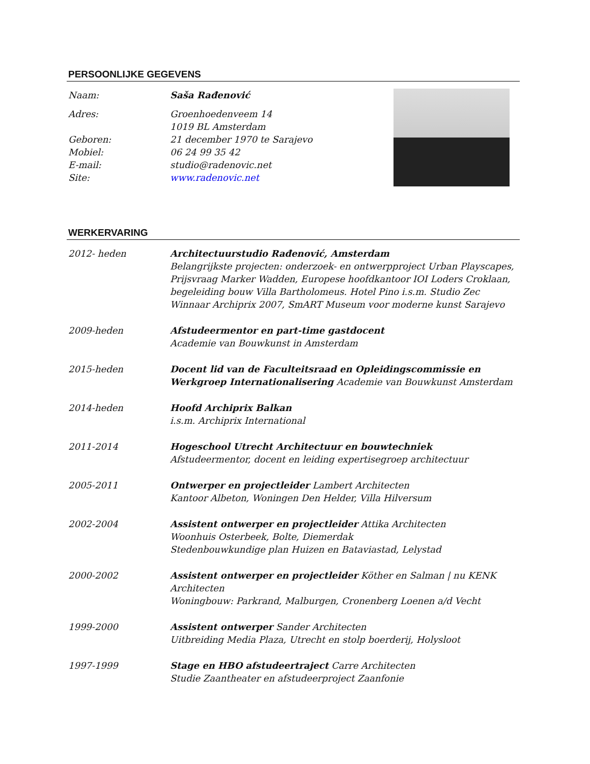PERSOONLIJKE GEGEVENS
Naam: Saša Rađenović
Adres: Groenhoedenveem 14
1019 BL Amsterdam
Geboren: 21 december 1970 te Sarajevo
Mobiel: 06 24 99 35 42
E-mail: studio@radenovic.net
Site: www.radenovic.net
WERKERVARING
2012- heden Architectuurstudio Rađenović, Amsterdam
Belangrijkste projecten: onderzoek- en ontwerpproject Urban Playscapes, Prijsvraag Marker Wadden, Europese hoofdkantoor IOI Loders Croklaan, begeleiding bouw Villa Bartholomeus. Hotel Pino i.s.m. Studio Zec
Winnaar Archiprix 2007, SmART Museum voor moderne kunst Sarajevo
2009-heden Afstudeermentor en part-time gastdocent
Academie van Bouwkunst in Amsterdam
2015-heden Docent lid van de Faculteitsraad en Opleidingscommissie en Werkgroep Internationalisering Academie van Bouwkunst Amsterdam
2014-heden Hoofd Archiprix Balkan
i.s.m. Archiprix International
2011-2014 Hogeschool Utrecht Architectuur en bouwtechniek
Afstudeermentor, docent en leiding expertisegroep architectuur
2005-2011 Ontwerper en projectleider Lambert Architecten
Kantoor Albeton, Woningen Den Helder, Villa Hilversum
2002-2004 Assistent ontwerper en projectleider Attika Architecten
Woonhuis Osterbeek, Bolte, Diemerdak
Stedenbouwkundige plan Huizen en Bataviastad, Lelystad
2000-2002 Assistent ontwerper en projectleider Köther en Salman | nu KENK Architecten
Woningbouw: Parkrand, Malburgen, Cronenberg Loenen a/d Vecht
1999-2000 Assistent ontwerper Sander Architecten
Uitbreiding Media Plaza, Utrecht en stolp boerderij, Holysloot
1997-1999 Stage en HBO afstudeertraject Carre Architecten
Studie Zaantheater en afstudeerproject Zaanfonie